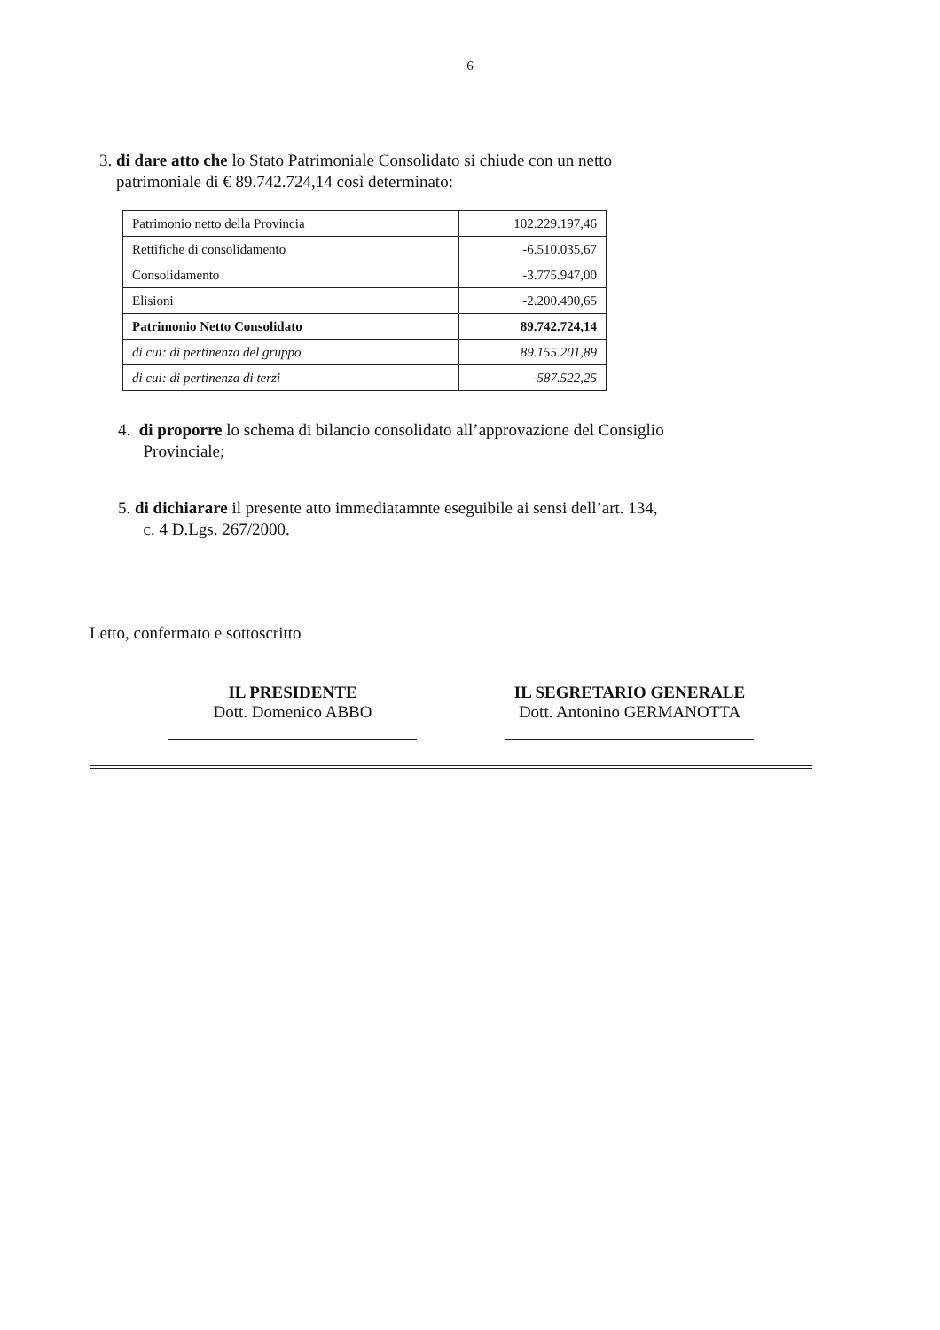6
3. di dare atto che lo Stato Patrimoniale Consolidato si chiude con un netto
patrimoniale di € 89.742.724,14 così determinato:
| Patrimonio netto della Provincia | 102.229.197,46 |
| Rettifiche di consolidamento | -6.510.035,67 |
| Consolidamento | -3.775.947,00 |
| Elisioni | -2.200.490,65 |
| Patrimonio Netto Consolidato | 89.742.724,14 |
| di cui: di pertinenza del gruppo | 89.155.201,89 |
| di cui: di pertinenza di terzi | -587.522,25 |
4. di proporre lo schema di bilancio consolidato all’approvazione del Consiglio
Provinciale;
5. di dichiarare il presente atto immediatamnte eseguibile ai sensi dell’art. 134,
c. 4 D.Lgs. 267/2000.
Letto, confermato e sottoscritto
IL PRESIDENTE
Dott. Domenico ABBO
IL SEGRETARIO GENERALE
Dott. Antonino GERMANOTTA